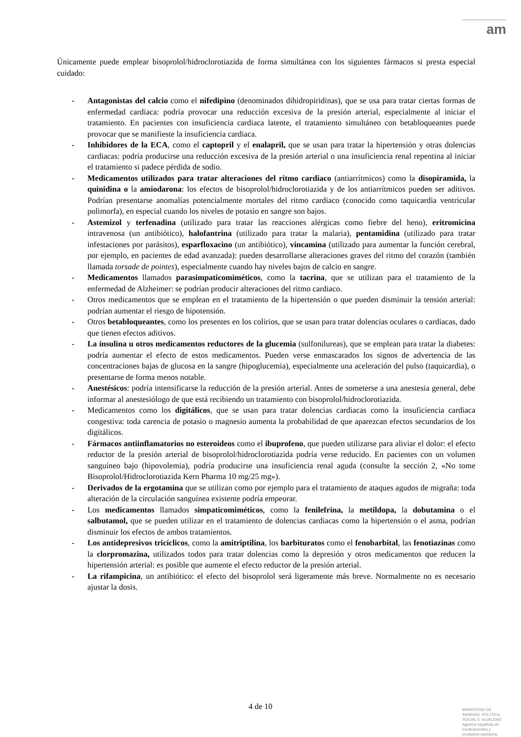am
Únicamente puede emplear bisoprolol/hidroclorotiazida de forma simultánea con los siguientes fármacos si presta especial cuidado:
- Antagonistas del calcio como el nifedipino (denominados dihidropiridinas), que se usa para tratar ciertas formas de enfermedad cardiaca: podría provocar una reducción excesiva de la presión arterial, especialmente al iniciar el tratamiento. En pacientes con insuficiencia cardiaca latente, el tratamiento simultáneo con betabloqueantes puede provocar que se manifieste la insuficiencia cardiaca.
- Inhibidores de la ECA, como el captopril y el enalapril, que se usan para tratar la hipertensión y otras dolencias cardiacas: podría producirse una reducción excesiva de la presión arterial o una insuficiencia renal repentina al iniciar el tratamiento si padece pérdida de sodio.
- Medicamentos utilizados para tratar alteraciones del ritmo cardiaco (antiarrítmicos) como la disopiramida, la quinidina o la amiodarona: los efectos de bisoprolol/hidroclorotiazida y de los antiarrítmicos pueden ser aditivos. Podrían presentarse anomalías potencialmente mortales del ritmo cardiaco (conocido como taquicardia ventricular polimorfa), en especial cuando los niveles de potasio en sangre son bajos.
- Astemizol y terfenadina (utilizado para tratar las reacciones alérgicas como fiebre del heno), eritromicina intravenosa (un antibiótico), halofantrina (utilizado para tratar la malaria), pentamidina (utilizado para tratar infestaciones por parásitos), esparfloxacino (un antibiótico), vincamina (utilizado para aumentar la función cerebral, por ejemplo, en pacientes de edad avanzada): pueden desarrollarse alteraciones graves del ritmo del corazón (también llamada torsade de pointes), especialmente cuando hay niveles bajos de calcio en sangre.
- Medicamentos llamados parasimpaticomiméticos, como la tacrina, que se utilizan para el tratamiento de la enfermedad de Alzheimer: se podrían producir alteraciones del ritmo cardiaco.
- Otros medicamentos que se emplean en el tratamiento de la hipertensión o que pueden disminuir la tensión arterial: podrían aumentar el riesgo de hipotensión.
- Otros betabloqueantes, como los presentes en los colirios, que se usan para tratar dolencias oculares o cardiacas, dado que tienen efectos aditivos.
- La insulina u otros medicamentos reductores de la glucemia (sulfonilureas), que se emplean para tratar la diabetes: podría aumentar el efecto de estos medicamentos. Pueden verse enmascarados los signos de advertencia de las concentraciones bajas de glucosa en la sangre (hipoglucemia), especialmente una aceleración del pulso (taquicardia), o presentarse de forma menos notable.
- Anestésicos: podría intensificarse la reducción de la presión arterial. Antes de someterse a una anestesia general, debe informar al anestesiólogo de que está recibiendo un tratamiento con bisoprolol/hidroclorotiazida.
- Medicamentos como los digitálicos, que se usan para tratar dolencias cardiacas como la insuficiencia cardiaca congestiva: toda carencia de potasio o magnesio aumenta la probabilidad de que aparezcan efectos secundarios de los digitálicos.
- Fármacos antiinflamatorios no esteroideos como el ibuprofeno, que pueden utilizarse para aliviar el dolor: el efecto reductor de la presión arterial de bisoprolol/hidroclorotiazida podría verse reducido. En pacientes con un volumen sanguíneo bajo (hipovolemia), podría producirse una insuficiencia renal aguda (consulte la sección 2, «No tome Bisoprolol/Hidroclorotiazida Kern Pharma 10 mg/25 mg»).
- Derivados de la ergotamina que se utilizan como por ejemplo para el tratamiento de ataques agudos de migraña: toda alteración de la circulación sanguínea existente podría empeorar.
- Los medicamentos llamados simpaticomiméticos, como la fenilefrina, la metildopa, la dobutamina o el salbutamol, que se pueden utilizar en el tratamiento de dolencias cardiacas como la hipertensión o el asma, podrían disminuir los efectos de ambos tratamientos.
- Los antidepresivos tricíclicos, como la amitriptilina, los barbituratos como el fenobarbital, las fenotiazinas como la clorpromazina, utilizados todos para tratar dolencias como la depresión y otros medicamentos que reducen la hipertensión arterial: es posible que aumente el efecto reductor de la presión arterial.
- La rifampicina, un antibiótico: el efecto del bisoprolol será ligeramente más breve. Normalmente no es necesario ajustar la dosis.
4 de 10
MINISTERIO DE
SANIDAD, POLITICA
SOCIAL E IGUALDAD
Agencia española de
medicamentos y
productos sanitarios